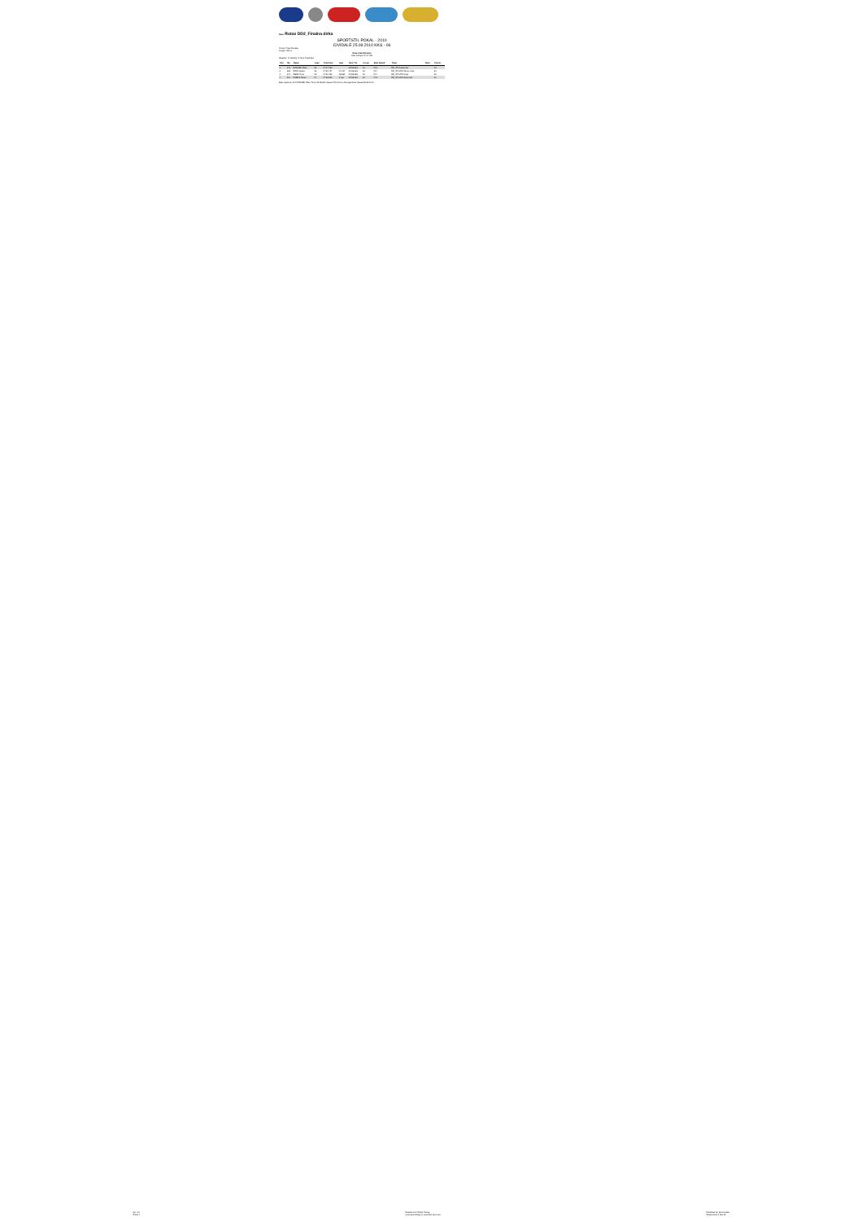Race Rotax DD2_Finalna dirka
SPORTSTIL POKAL - 2010
CIVIDALE 25.09.2010 KKS - 06
Circuit: Pista Cividale
Length: 900 m
Race Classification
After 18 laps 17:34.780
Weather: S Visibility: S Start Classified
| Pos | No | Name | Laps | Total time | Gap | Best Tm | In Lap | Best Speed | Team | Team | Points |
| --- | --- | --- | --- | --- | --- | --- | --- | --- | --- | --- | --- |
| 1 | 241 | GORSEK Mitko | 18 | 17:34.780 | | 00:56.621 | 12 | 79.5 | DD_SP-Kolesimak | | 40 |
| 2 | 265 | OROL Aljosa | 18 | 17:51.797 | 17.014 | 00:58.032 | 16 | 75.4 | DD_SP-KOS-Termo Vida | | 30 |
| 3 | 273 | ZIBEK Grad | 18 | 17:53.483 | 18.680 | 00:58.256 | 16 | 75.4 | DD_SP-KOS-Vries | | 25 |
| 4 | 264 | CHERS Marko | 17 | 17:36.692 | 1 Lap | 00:58.910 | 16 | 74.5 | DD_SP-KOS Sportmak | | 21 |
Best Lap/time: 241 GORSEK Mitko Time: 00:56.621 Speed 79.5 Km/h | Average Race Speed 55.35 Km/h
Ver. 1.0
Orbits 4 Results from Orbits Timing
www.sportstiltrg.si | www.skm.sport.net Published by: kks cividale
Vklopa stran 1 lists 01